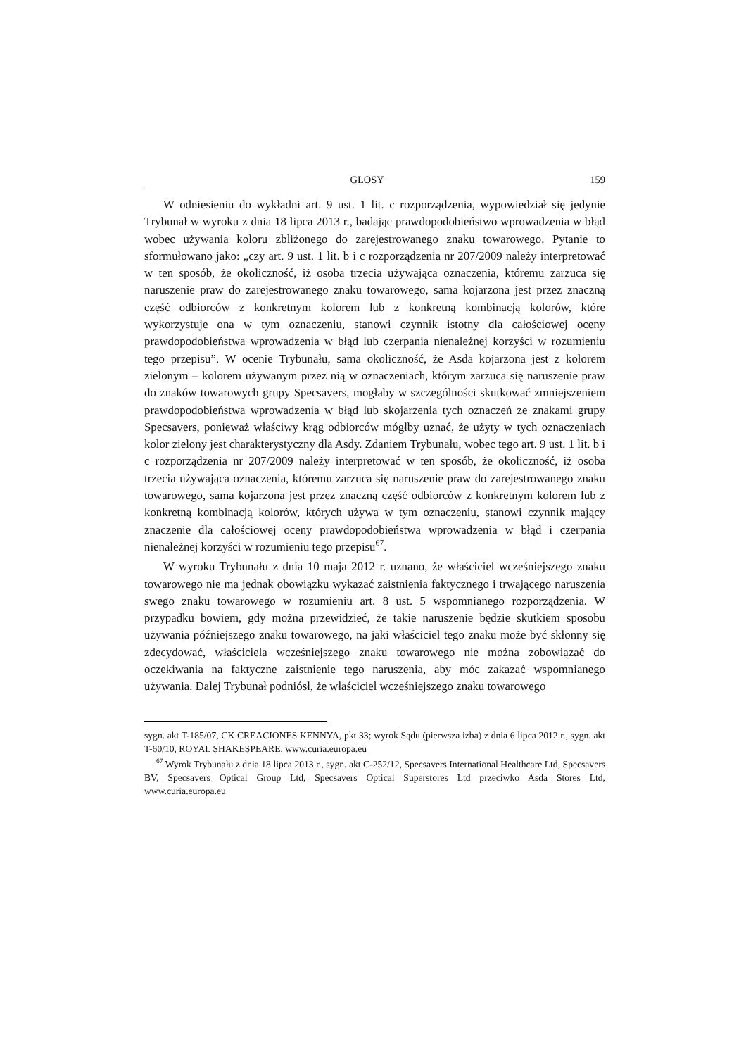GLOSY 159
W odniesieniu do wykładni art. 9 ust. 1 lit. c rozporządzenia, wypowiedział się jedynie Trybunał w wyroku z dnia 18 lipca 2013 r., badając prawdopodobieństwo wprowadzenia w błąd wobec używania koloru zbliżonego do zarejestrowanego znaku towarowego. Pytanie to sformułowano jako: „czy art. 9 ust. 1 lit. b i c rozporządzenia nr 207/2009 należy interpretować w ten sposób, że okoliczność, iż osoba trzecia używająca oznaczenia, któremu zarzuca się naruszenie praw do zarejestrowanego znaku towarowego, sama kojarzona jest przez znaczną część odbiorców z konkretnym kolorem lub z konkretną kombinacją kolorów, które wykorzystuje ona w tym oznaczeniu, stanowi czynnik istotny dla całościowej oceny prawdopodobieństwa wprowadzenia w błąd lub czerpania nienależnej korzyści w rozumieniu tego przepisu”. W ocenie Trybunału, sama okoliczność, że Asda kojarzona jest z kolorem zielonym – kolorem używanym przez nią w oznaczeniach, którym zarzuca się naruszenie praw do znaków towarowych grupy Specsavers, mogłaby w szczególności skutkować zmniejszeniem prawdopodobieństwa wprowadzenia w błąd lub skojarzenia tych oznaczeń ze znakami grupy Specsavers, ponieważ właściwy krąg odbiorców mógłby uznać, że użyty w tych oznaczeniach kolor zielony jest charakterystyczny dla Asdy. Zdaniem Trybunału, wobec tego art. 9 ust. 1 lit. b i c rozporządzenia nr 207/2009 należy interpretować w ten sposób, że okoliczność, iż osoba trzecia używająca oznaczenia, któremu zarzuca się naruszenie praw do zarejestrowanego znaku towarowego, sama kojarzona jest przez znaczną część odbiorców z konkretnym kolorem lub z konkretną kombinacją kolorów, których używa w tym oznaczeniu, stanowi czynnik mający znaczenie dla całościowej oceny prawdopodobieństwa wprowadzenia w błąd i czerpania nienależnej korzyści w rozumieniu tego przepisu<sup>67</sup>.
W wyroku Trybunału z dnia 10 maja 2012 r. uznano, że właściciel wcześniejszego znaku towarowego nie ma jednak obowiązku wykazać zaistnienia faktycznego i trwającego naruszenia swego znaku towarowego w rozumieniu art. 8 ust. 5 wspomnianego rozporządzenia. W przypadku bowiem, gdy można przewidzieć, że takie naruszenie będzie skutkiem sposobu używania późniejszego znaku towarowego, na jaki właściciel tego znaku może być skłonny się zdecydować, właściciela wcześniejszego znaku towarowego nie można zobowiązać do oczekiwania na faktyczne zaistnienie tego naruszenia, aby móc zakazać wspomnianego używania. Dalej Trybunał podniósł, że właściciel wcześniejszego znaku towarowego
sygn. akt T-185/07, CK CREACIONES KENNYA, pkt 33; wyrok Sądu (pierwsza izba) z dnia 6 lipca 2012 r., sygn. akt T-60/10, ROYAL SHAKESPEARE, www.curia.europa.eu
<sup>67</sup> Wyrok Trybunału z dnia 18 lipca 2013 r., sygn. akt C‑252/12, Specsavers International Healthcare Ltd, Specsavers BV, Specsavers Optical Group Ltd, Specsavers Optical Superstores Ltd przeciwko Asda Stores Ltd, www.curia.europa.eu